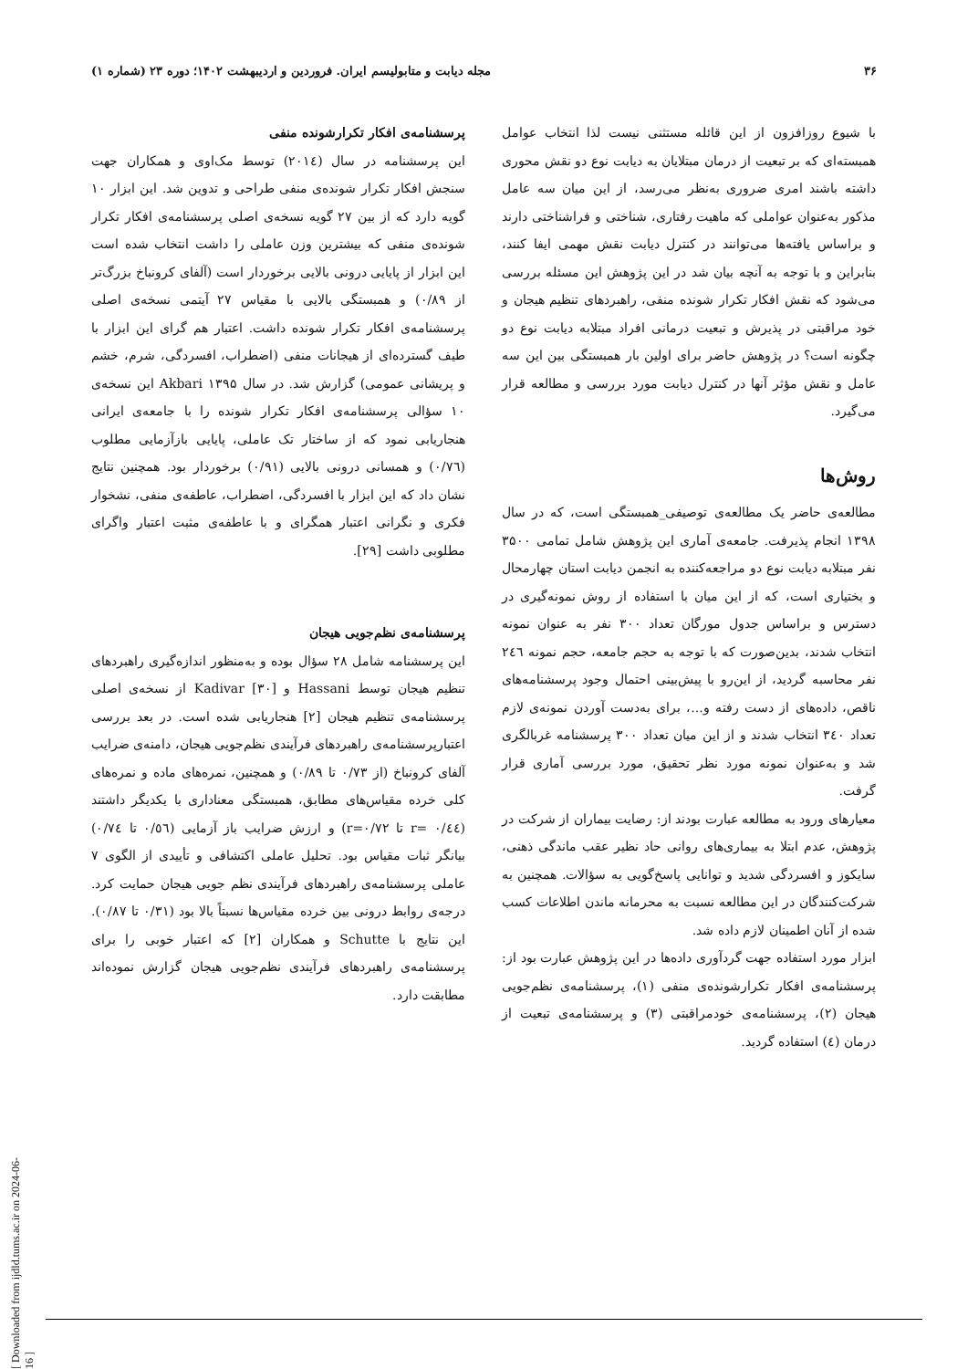۳۶ مجله دیابت و متابولیسم ایران. فروردین و اردیبهشت ۱۴۰۲؛ دوره ۲۳ (شماره ۱)
با شیوع روزافزون از این قائله مستثنی نیست لذا انتخاب عوامل همبسته‌ای که بر تبعیت از درمان مبتلایان به دیابت نوع دو نقش محوری داشته باشند امری ضروری به‌نظر می‌رسد، از این میان سه عامل مذکور به‌عنوان عواملی که ماهیت رفتاری، شناختی و فراشناختی دارند و براساس یافته‌ها می‌توانند در کنترل دیابت نقش مهمی ایفا کنند، بنابراین و با توجه به آنچه بیان شد در این پژوهش این مسئله بررسی می‌شود که نقش افکار تکرار شونده منفی، راهبردهای تنظیم هیجان و خود مراقبتی در پذیرش و تبعیت درمانی افراد مبتلابه دیابت نوع دو چگونه است؟ در پژوهش حاضر برای اولین بار همبستگی بین این سه عامل و نقش مؤثر آنها در کنترل دیابت مورد بررسی و مطالعه قرار می‌گیرد.
روش‌ها
مطالعه‌ی حاضر یک مطالعه‌ی توصیفی_همبستگی است، که در سال ۱۳۹۸ انجام پذیرفت. جامعه‌ی آماری این پژوهش شامل تمامی ۳۵۰۰ نفر مبتلابه دیابت نوع دو مراجعه‌کننده به انجمن دیابت استان چهارمحال و بختیاری است، که از این میان با استفاده از روش نمونه‌گیری در دسترس و براساس جدول مورگان تعداد ۳۰۰ نفر به عنوان نمونه انتخاب شدند، بدین‌صورت که با توجه به حجم جامعه، حجم نمونه ۲٤٦ نفر محاسبه گردید، از این‌رو با پیش‌بینی احتمال وجود پرسشنامه‌های ناقص، داده‌های از دست رفته و...، برای به‌دست آوردن نمونه‌ی لازم تعداد ۳٤۰ انتخاب شدند و از این میان تعداد ۳۰۰ پرسشنامه غربالگری شد و به‌عنوان نمونه مورد نظر تحقیق، مورد بررسی آماری قرار گرفت.
معیارهای ورود به مطالعه عبارت بودند از: رضایت بیماران از شرکت در پژوهش، عدم ابتلا به بیماری‌های روانی حاد نظیر عقب ماندگی ذهنی، سایکوز و افسردگی شدید و توانایی پاسخ‌گویی به سؤالات. همچنین به شرکت‌کنندگان در این مطالعه نسبت به محرمانه ماندن اطلاعات کسب شده از آنان اطمینان لازم داده شد.
ابزار مورد استفاده جهت گردآوری داده‌ها در این پژوهش عبارت بود از: پرسشنامه‌ی افکار تکرارشونده‌ی منفی (۱)، پرسشنامه‌ی نظم‌جویی هیجان (۲)، پرسشنامه‌ی خودمراقبتی (۳) و پرسشنامه‌ی تبعیت از درمان (٤) استفاده گردید.
پرسشنامه‌ی افکار تکرارشونده منفی
این پرسشنامه در سال (۲۰۱٤) توسط مک‌اوی و همکاران جهت سنجش افکار تکرار شونده‌ی منفی طراحی و تدوین شد. این ابزار ۱۰ گویه دارد که از بین ۲۷ گویه نسخه‌ی اصلی پرسشنامه‌ی افکار تکرار شونده‌ی منفی که بیشترین وزن عاملی را داشت انتخاب شده است این ابزار از پایایی درونی بالایی برخوردار است (آلفای کرونباخ بزرگ‌تر از ۰/۸۹) و همبستگی بالایی با مقیاس ۲۷ آیتمی نسخه‌ی اصلی پرسشنامه‌ی افکار تکرار شونده داشت. اعتبار هم گرای این ابزار با طیف گسترده‌ای از هیجانات منفی (اضطراب، افسردگی، شرم، خشم و پریشانی عمومی) گزارش شد. در سال ۱۳۹۵ Akbari این نسخه‌ی ۱۰ سؤالی پرسشنامه‌ی افکار تکرار شونده را با جامعه‌ی ایرانی هنجاریابی نمود که از ساختار تک عاملی، پایایی بازآزمایی مطلوب (۰/۷٦) و همسانی درونی بالایی (۰/۹۱) برخوردار بود. همچنین نتایج نشان داد که این ابزار با افسردگی، اضطراب، عاطفه‌ی منفی، نشخوار فکری و نگرانی اعتبار همگرای و با عاطفه‌ی مثبت اعتبار واگرای مطلوبی داشت [۲۹].
پرسشنامه‌ی نظم‌جویی هیجان
این پرسشنامه شامل ۲۸ سؤال بوده و به‌منظور اندازه‌گیری راهبردهای تنظیم هیجان توسط Hassani و Kadivar [۳۰] از نسخه‌ی اصلی پرسشنامه‌ی تنظیم هیجان [۲] هنجاریابی شده است. در بعد بررسی اعتبارپرسشنامه‌ی راهبردهای فرآیندی نظم‌جویی هیجان، دامنه‌ی ضرایب آلفای کرونباخ (از ۰/۷۳ تا ۰/۸۹) و همچنین، نمره‌های ماده و نمره‌های کلی خرده مقیاس‌های مطابق، همبستگی معناداری با یکدیگر داشتند (۰/٤٤ =r تا r=۰/۷۲) و ارزش ضرایب باز آزمایی (۰/٥٦ تا ۰/۷٤) بیانگر ثبات مقیاس بود. تحلیل عاملی اکتشافی و تأییدی از الگوی ۷ عاملی پرسشنامه‌ی راهبردهای فرآیندی نظم جویی هیجان حمایت کرد. درجه‌ی روابط درونی بین خرده مقیاس‌ها نسبتاً بالا بود (۰/۳۱ تا ۰/۸۷). این نتایج با Schutte و همکاران [۲] که اعتبار خوبی را برای پرسشنامه‌ی راهبردهای فرآیندی نظم‌جویی هیجان گزارش نموده‌اند مطابقت دارد.
[ Downloaded from ijdld.tums.ac.ir on 2024-06-16 ]